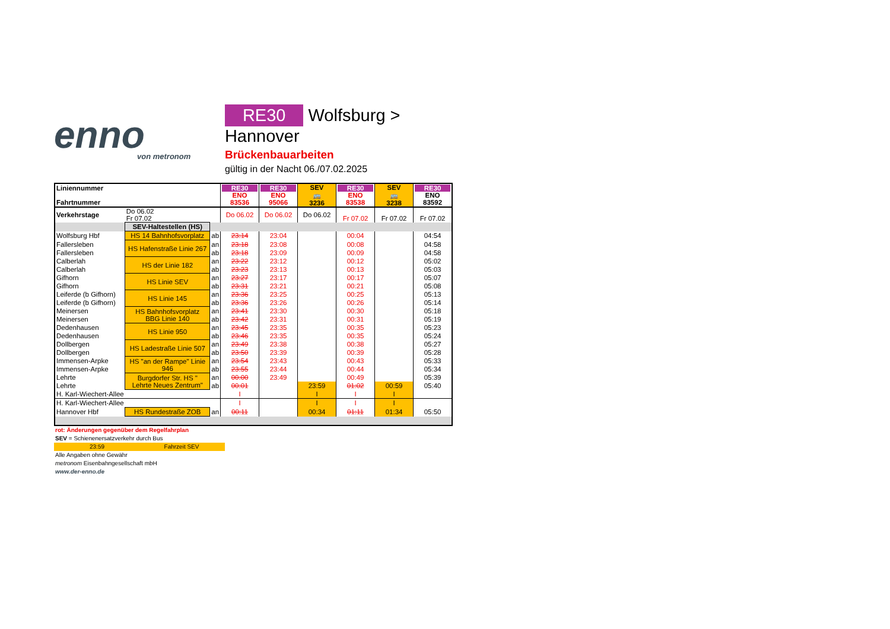enno
von metronom
RE30 Wolfsburg > Hannover
Brückenbauarbeiten
gültig in der Nacht 06./07.02.2025
| Liniennummer Fahrtnummer | | | RE30 ENO 83536 | RE30 ENO 95066 | SEV 🚌 3236 | RE30 ENO 83538 | SEV 🚌 3238 | RE30 ENO 83592 |
| --- | --- | --- | --- | --- | --- | --- | --- | --- |
| Verkehrstage | Do 06.02 Fr 07.02 | | Do 06.02 | Do 06.02 | Do 06.02 | Fr 07.02 | Fr 07.02 | Fr 07.02 |
| | SEV-Haltestellen (HS) | | | | | | | |
| Wolfsburg Hbf | HS 14 Bahnhofsvorplatz | ab | 23:14 | 23:04 | | 00:04 | | 04:54 |
| Fallersleben | HS Hafenstraße Linie 267 | an | 23:18 | 23:08 | | 00:08 | | 04:58 |
| Fallersleben | | ab | 23:18 | 23:09 | | 00:09 | | 04:58 |
| Calberlah | HS der Linie 182 | an | 23:22 | 23:12 | | 00:12 | | 05:02 |
| Calberlah | | ab | 23:23 | 23:13 | | 00:13 | | 05:03 |
| Gifhorn | HS Linie SEV | an | 23:27 | 23:17 | | 00:17 | | 05:07 |
| Gifhorn | | ab | 23:31 | 23:21 | | 00:21 | | 05:08 |
| Leiferde (b Gifhorn) | HS Linie 145 | an | 23:36 | 23:25 | | 00:25 | | 05:13 |
| Leiferde (b Gifhorn) | | ab | 23:36 | 23:26 | | 00:26 | | 05:14 |
| Meinersen | HS Bahnhofsvorplatz BBG Linie 140 | an | 23:41 | 23:30 | | 00:30 | | 05:18 |
| Meinersen | | ab | 23:42 | 23:31 | | 00:31 | | 05:19 |
| Dedenhausen | HS Linie 950 | an | 23:45 | 23:35 | | 00:35 | | 05:23 |
| Dedenhausen | | ab | 23:46 | 23:35 | | 00:35 | | 05:24 |
| Dollbergen | HS Ladestraße Linie 507 | an | 23:49 | 23:38 | | 00:38 | | 05:27 |
| Dollbergen | | ab | 23:50 | 23:39 | | 00:39 | | 05:28 |
| Immensen-Arpke | HS "an der Rampe" Linie 946 | an | 23:54 | 23:43 | | 00:43 | | 05:33 |
| Immensen-Arpke | | ab | 23:55 | 23:44 | | 00:44 | | 05:34 |
| Lehrte | Burgdorfer Str. HS " Lehrte Neues Zentrum" | an | 00:00 | 23:49 | | 00:49 | | 05:39 |
| Lehrte | | ab | 00:01 | | 23:59 | 01:02 | 00:59 | 05:40 |
| H. Karl-Wiechert-Allee | | | I | | I | I | I | |
| H. Karl-Wiechert-Allee | | | I | | I | I | I | |
| Hannover Hbf | HS Rundestraße ZOB | an | 00:11 | | 00:34 | 01:11 | 01:34 | 05:50 |
rot: Änderungen gegenüber dem Regelfahrplan
SEV = Schienenersatzverkehr durch Bus
23:59 Fahrzeit SEV
Alle Angaben ohne Gewähr
metronom Eisenbahngesellschaft mbH
www.der-enno.de